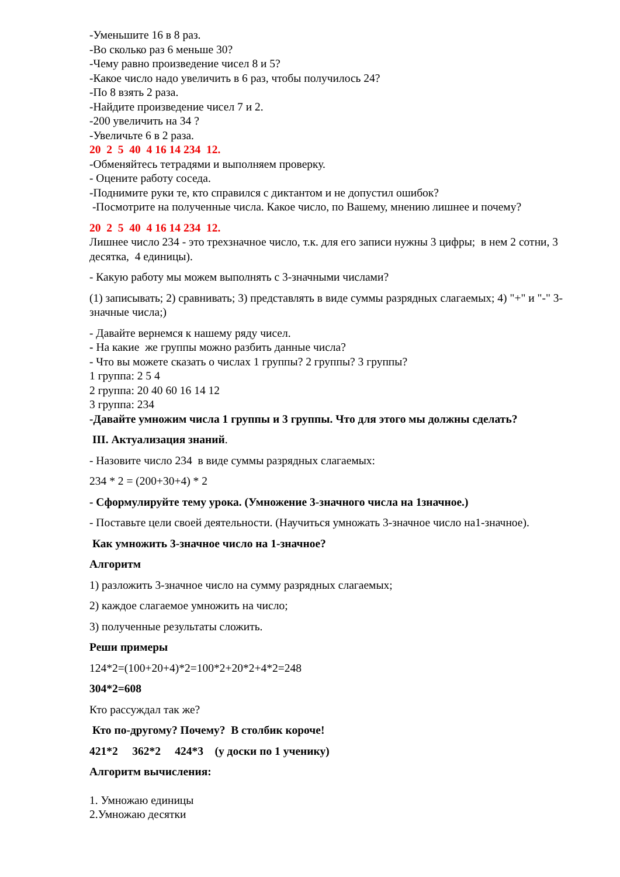-Уменьшите 16 в 8 раз.
-Во сколько раз 6 меньше 30?
-Чему равно произведение чисел 8 и 5?
-Какое число надо увеличить в 6 раз, чтобы получилось 24?
-По 8 взять 2 раза.
-Найдите произведение чисел 7 и 2.
-200 увеличить на 34 ?
-Увеличьте 6 в 2 раза.
20 2 5 40 4 16 14 234 12.
-Обменяйтесь тетрадями и выполняем проверку.
- Оцените работу соседа.
-Поднимите руки те, кто справился с диктантом и не допустил ошибок?
-Посмотрите на полученные числа. Какое число, по Вашему, мнению лишнее и почему?
20 2 5 40 4 16 14 234 12.
Лишнее число 234 - это трехзначное число, т.к. для его записи нужны 3 цифры; в нем 2 сотни, 3 десятка, 4 единицы).
- Какую работу мы можем выполнять с 3-значными числами?
(1) записывать; 2) сравнивать; 3) представлять в виде суммы разрядных слагаемых; 4) "+" и "-" 3-значные числа;)
- Давайте вернемся к нашему ряду чисел.
- На какие же группы можно разбить данные числа?
- Что вы можете сказать о числах 1 группы? 2 группы? 3 группы?
1 группа: 2 5 4
2 группа: 20 40 60 16 14 12
3 группа: 234
-Давайте умножим числа 1 группы и 3 группы. Что для этого мы должны сделать?
III. Актуализация знаний.
- Назовите число 234 в виде суммы разрядных слагаемых:
234 * 2 = (200+30+4) * 2
- Сформулируйте тему урока. (Умножение 3-значного числа на 1значное.)
- Поставьте цели своей деятельности. (Научиться умножать 3-значное число на1-значное).
Как умножить 3-значное число на 1-значное?
Алгоритм
1) разложить 3-значное число на сумму разрядных слагаемых;
2) каждое слагаемое умножить на число;
3) полученные результаты сложить.
Реши примеры
124*2=(100+20+4)*2=100*2+20*2+4*2=248
304*2=608
Кто рассуждал так же?
Кто по-другому? Почему? В столбик короче!
421*2 362*2 424*3 (у доски по 1 ученику)
Алгоритм вычисления:
1. Умножаю единицы
2.Умножаю десятки